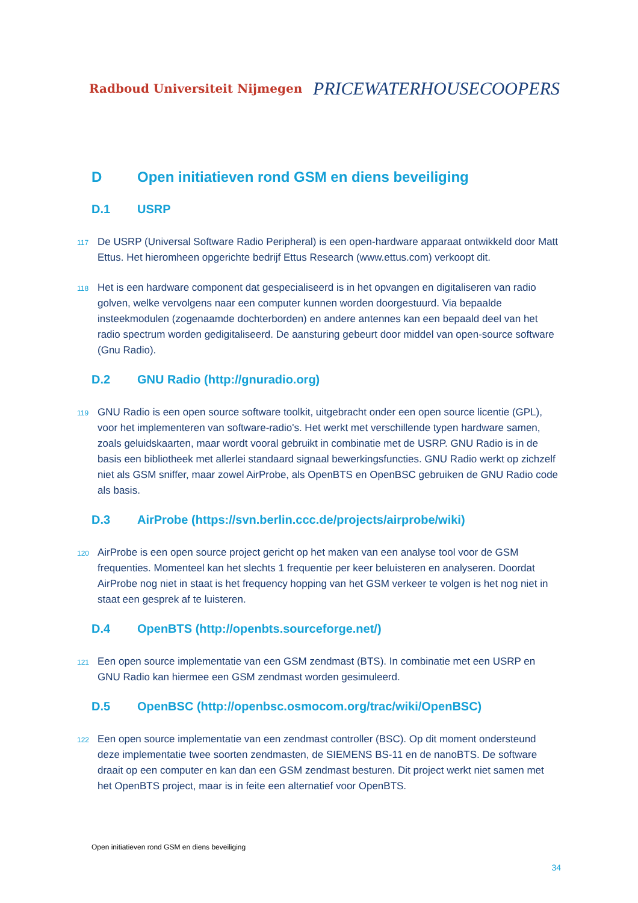Radboud Universiteit Nijmegen PRICEWATERHOUSECOOPERS
D Open initiatieven rond GSM en diens beveiliging
D.1 USRP
117 De USRP (Universal Software Radio Peripheral) is een open-hardware apparaat ontwikkeld door Matt Ettus. Het hieromheen opgerichte bedrijf Ettus Research (www.ettus.com) verkoopt dit.
118 Het is een hardware component dat gespecialiseerd is in het opvangen en digitaliseren van radio golven, welke vervolgens naar een computer kunnen worden doorgestuurd. Via bepaalde insteekmodulen (zogenaamde dochterborden) en andere antennes kan een bepaald deel van het radio spectrum worden gedigitaliseerd. De aansturing gebeurt door middel van open-source software (Gnu Radio).
D.2 GNU Radio (http://gnuradio.org)
119 GNU Radio is een open source software toolkit, uitgebracht onder een open source licentie (GPL), voor het implementeren van software-radio's. Het werkt met verschillende typen hardware samen, zoals geluidskaarten, maar wordt vooral gebruikt in combinatie met de USRP. GNU Radio is in de basis een bibliotheek met allerlei standaard signaal bewerkingsfuncties. GNU Radio werkt op zichzelf niet als GSM sniffer, maar zowel AirProbe, als OpenBTS en OpenBSC gebruiken de GNU Radio code als basis.
D.3 AirProbe (https://svn.berlin.ccc.de/projects/airprobe/wiki)
120 AirProbe is een open source project gericht op het maken van een analyse tool voor de GSM frequenties. Momenteel kan het slechts 1 frequentie per keer beluisteren en analyseren. Doordat AirProbe nog niet in staat is het frequency hopping van het GSM verkeer te volgen is het nog niet in staat een gesprek af te luisteren.
D.4 OpenBTS (http://openbts.sourceforge.net/)
121 Een open source implementatie van een GSM zendmast (BTS). In combinatie met een USRP en GNU Radio kan hiermee een GSM zendmast worden gesimuleerd.
D.5 OpenBSC (http://openbsc.osmocom.org/trac/wiki/OpenBSC)
122 Een open source implementatie van een zendmast controller (BSC). Op dit moment ondersteund deze implementatie twee soorten zendmasten, de SIEMENS BS-11 en de nanoBTS. De software draait op een computer en kan dan een GSM zendmast besturen. Dit project werkt niet samen met het OpenBTS project, maar is in feite een alternatief voor OpenBTS.
Open initiatieven rond GSM en diens beveiliging
34